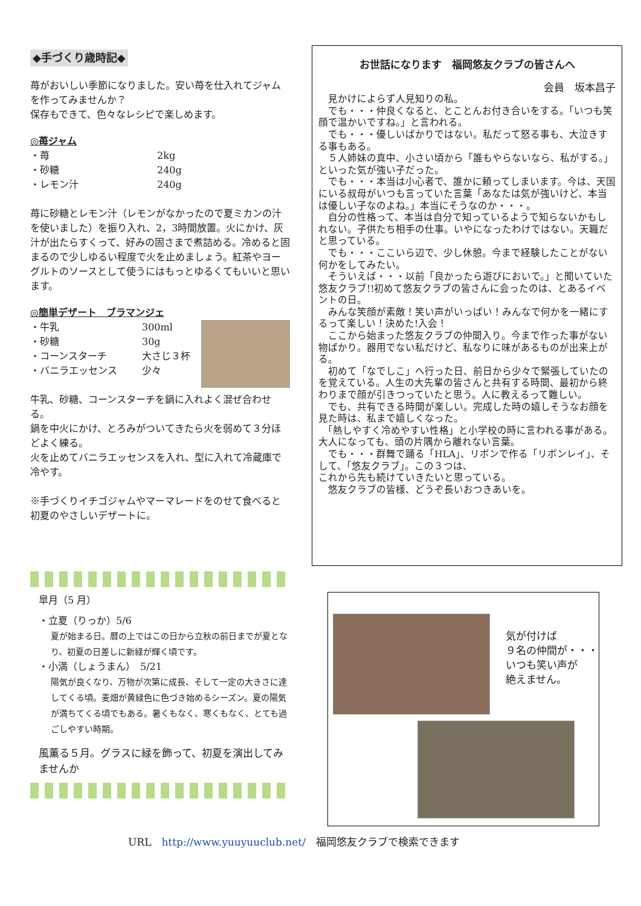◆手づくり歳時記◆
苺がおいしい季節になりました。安い苺を仕入れてジャムを作ってみませんか？
保存もできて、色々なレシピで楽しめます。
◎苺ジャム
・苺 2kg
・砂糖 240g
・レモン汁 240g
苺に砂糖とレモン汁（レモンがなかったので夏ミカンの汁を使いました）を振り入れ、2，3時間放置。火にかけ、灰汁が出たらすくって、好みの固さまで煮詰める。冷めると固まるので少しゆるい程度で火を止めましょう。紅茶やヨーグルトのソースとして使うにはもっとゆるくてもいいと思います。
◎簡単デザート　ブラマンジェ
・牛乳 300ml
・砂糖 30g
・コーンスターチ 大さじ３杯
・バニラエッセンス 少々
牛乳、砂糖、コーンスターチを鍋に入れよく混ぜ合わせる。
鍋を中火にかけ、とろみがついてきたら火を弱めて３分ほどよく練る。
火を止めてバニラエッセンスを入れ、型に入れて冷蔵庫で冷やす。
※手づくりイチゴジャムやマーマレードをのせて食べると初夏のやさしいデザートに。
皐月（5 月）
・立夏（りっか）5/6
夏が始まる日。暦の上ではこの日から立秋の前日までが夏となり、初夏の日差しに新緑が輝く頃です。
・小満（しょうまん）　5/21
陽気が良くなり、万物が次第に成長、そして一定の大きさに達してくる頃。麦畑が黄緑色に色づき始めるシーズン。夏の陽気が満ちてくる頃でもある。暑くもなく、寒くもなく、とても過ごしやすい時期。
風薫る５月。グラスに緑を飾って、初夏を演出してみませんか
お世話になります　福岡悠友クラブの皆さんへ
会員　坂本昌子
　見かけによらず人見知りの私。
　でも・・・仲良くなると、とことんお付き合いをする。「いつも笑顔で温かいですね。」と言われる。
　でも・・・優しいばかりではない。私だって怒る事も、大泣きする事もある。
　５人姉妹の真中、小さい頃から「誰もやらないなら、私がする。」といった気が強い子だった。
　でも・・・本当は小心者で、誰かに頼ってしまいます。今は、天国にいる叔母がいつも言っていた言葉「あなたは気が強いけど、本当は優しい子なのよね。」本当にそうなのか・・・。
　自分の性格って、本当は自分で知っているようで知らないかもしれない。子供たち相手の仕事。いやになったわけではない。天職だと思っている。
　でも・・・ここいら辺で、少し休憩。今まで経験したことがない何かをしてみたい。
　そういえば・・・以前「良かったら遊びにおいで。」と聞いていた悠友クラブ!!初めて悠友クラブの皆さんに会ったのは、とあるイベントの日。
　みんな笑顔が素敵！笑い声がいっぱい！みんなで何かを一緒にするって楽しい！決めた!入会！
　ここから始まった悠友クラブの仲間入り。今まで作った事がない物ばかり。器用でない私だけど、私なりに味があるものが出来上がる。
　初めて「なでしこ」へ行った日、前日から少々で緊張していたのを覚えている。人生の大先輩の皆さんと共有する時間、最初から終わりまで顔が引きつっていたと思う。人に教えるって難しい。
　でも、共有できる時間が楽しい。完成した時の嬉しそうなお顔を見た時は、私まで嬉しくなった。
　「熱しやすく冷めやすい性格」と小学校の時に言われる事がある。大人になっても、頭の片隅から離れない言葉。
　でも・・・群舞で踊る「HLA」、リボンで作る「リボンレイ」、そして、「悠友クラブ」。この３つは、
これから先も続けていきたいと思っている。
　悠友クラブの皆様、どうぞ長いおつきあいを。
気が付けば
９名の仲間が・・・
いつも笑い声が
絶えません。
URL　http://www.yuuyuuclub.net/　福岡悠友クラブで検索できます